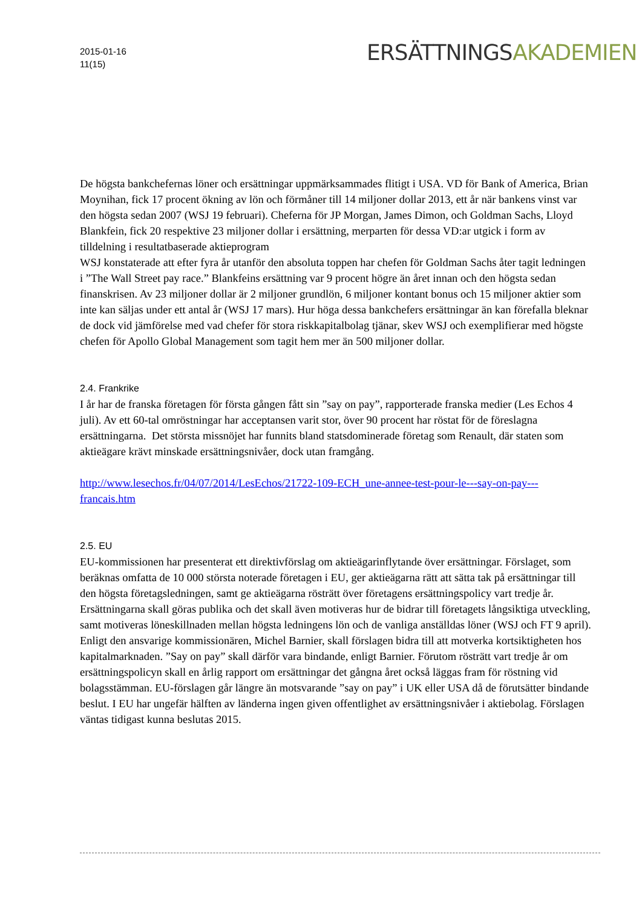2015-01-16
11(15)
ERSÄTTNINGSAKADEMIEN
De högsta bankchefernas löner och ersättningar uppmärksammades flitigt i USA. VD för Bank of America, Brian Moynihan, fick 17 procent ökning av lön och förmåner till 14 miljoner dollar 2013, ett år när bankens vinst var den högsta sedan 2007 (WSJ 19 februari). Cheferna för JP Morgan, James Dimon, och Goldman Sachs, Lloyd Blankfein, fick 20 respektive 23 miljoner dollar i ersättning, merparten för dessa VD:ar utgick i form av tilldelning i resultatbaserade aktieprogram
WSJ konstaterade att efter fyra år utanför den absoluta toppen har chefen för Goldman Sachs åter tagit ledningen i ”The Wall Street pay race.” Blankfeins ersättning var 9 procent högre än året innan och den högsta sedan finanskrisen. Av 23 miljoner dollar är 2 miljoner grundlön, 6 miljoner kontant bonus och 15 miljoner aktier som inte kan säljas under ett antal år (WSJ 17 mars). Hur höga dessa bankchefers ersättningar än kan förefalla bleknar de dock vid jämförelse med vad chefer för stora riskkapitalbolag tjänar, skev WSJ och exemplifierar med högste chefen för Apollo Global Management som tagit hem mer än 500 miljoner dollar.
2.4. Frankrike
I år har de franska företagen för första gången fått sin ”say on pay”, rapporterade franska medier (Les Echos 4 juli). Av ett 60-tal omröstningar har acceptansen varit stor, över 90 procent har röstat för de föreslagna ersättningarna. Det största missnöjet har funnits bland statsdominerade företag som Renault, där staten som aktieägare krävt minskade ersättningsnivåer, dock utan framgång.
http://www.lesechos.fr/04/07/2014/LesEchos/21722-109-ECH_une-annee-test-pour-le---say-on-pay---francais.htm
2.5. EU
EU-kommissionen har presenterat ett direktivförslag om aktieägarinflytande över ersättningar. Förslaget, som beräknas omfatta de 10 000 största noterade företagen i EU, ger aktieägarna rätt att sätta tak på ersättningar till den högsta företagsledningen, samt ge aktieägarna rösträtt över företagens ersättningspolicy vart tredje år. Ersättningarna skall göras publika och det skall även motiveras hur de bidrar till företagets långsiktiga utveckling, samt motiveras löneskillnaden mellan högsta ledningens lön och de vanliga anställdas löner (WSJ och FT 9 april). Enligt den ansvarige kommissionären, Michel Barnier, skall förslagen bidra till att motverka kortsiktigheten hos kapitalmarknaden. ”Say on pay” skall därför vara bindande, enligt Barnier. Förutom rösträtt vart tredje år om ersättningspolicyn skall en årlig rapport om ersättningar det gångna året också läggas fram för röstning vid bolagsstämman. EU-förslagen går längre än motsvarande ”say on pay” i UK eller USA då de förutsätter bindande beslut. I EU har ungefär hälften av länderna ingen given offentlighet av ersättningsnivåer i aktiebolag. Förslagen väntas tidigast kunna beslutas 2015.